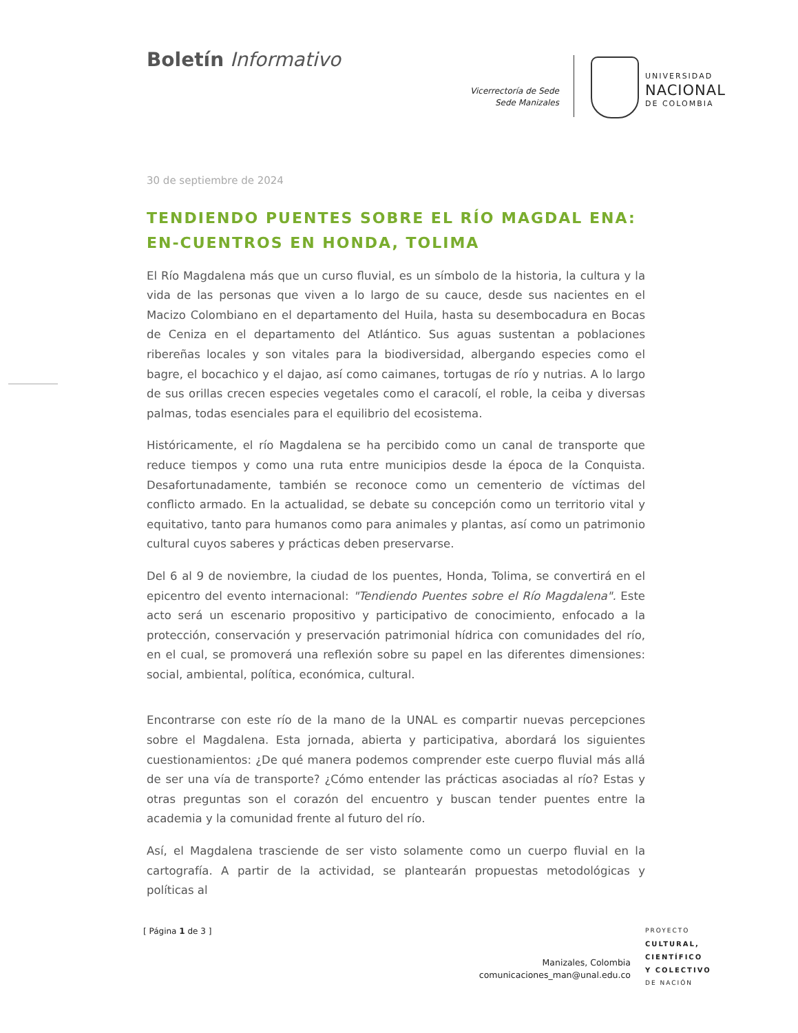Boletín Informativo
Vicerrectoría de Sede
Sede Manizales
UNIVERSIDAD
NACIONAL
DE COLOMBIA
30 de septiembre de 2024
TENDIENDO PUENTES SOBRE EL RÍO MAGDAL ENA: EN-CUENTROS EN HONDA, TOLIMA
El Río Magdalena más que un curso fluvial, es un símbolo de la historia, la cultura y la vida de las personas que viven a lo largo de su cauce, desde sus nacientes en el Macizo Colombiano en el departamento del Huila, hasta su desembocadura en Bocas de Ceniza en el departamento del Atlántico. Sus aguas sustentan a poblaciones ribereñas locales y son vitales para la biodiversidad, albergando especies como el bagre, el bocachico y el dajao, así como caimanes, tortugas de río y nutrias. A lo largo de sus orillas crecen especies vegetales como el caracolí, el roble, la ceiba y diversas palmas, todas esenciales para el equilibrio del ecosistema.
Históricamente, el río Magdalena se ha percibido como un canal de transporte que reduce tiempos y como una ruta entre municipios desde la época de la Conquista. Desafortunadamente, también se reconoce como un cementerio de víctimas del conflicto armado. En la actualidad, se debate su concepción como un territorio vital y equitativo, tanto para humanos como para animales y plantas, así como un patrimonio cultural cuyos saberes y prácticas deben preservarse.
Del 6 al 9 de noviembre, la ciudad de los puentes, Honda, Tolima, se convertirá en el epicentro del evento internacional: "Tendiendo Puentes sobre el Río Magdalena". Este acto será un escenario propositivo y participativo de conocimiento, enfocado a la protección, conservación y preservación patrimonial hídrica con comunidades del río, en el cual, se promoverá una reflexión sobre su papel en las diferentes dimensiones: social, ambiental, política, económica, cultural.
Encontrarse con este río de la mano de la UNAL es compartir nuevas percepciones sobre el Magdalena. Esta jornada, abierta y participativa, abordará los siguientes cuestionamientos: ¿De qué manera podemos comprender este cuerpo fluvial más allá de ser una vía de transporte? ¿Cómo entender las prácticas asociadas al río? Estas y otras preguntas son el corazón del encuentro y buscan tender puentes entre la academia y la comunidad frente al futuro del río.
Así, el Magdalena trasciende de ser visto solamente como un cuerpo fluvial en la cartografía. A partir de la actividad, se plantearán propuestas metodológicas y políticas al
[ Página 1 de 3 ]
Manizales, Colombia
comunicaciones_man@unal.edu.co
PROYECTO
CULTURAL,
CIENTÍFICO
Y COLECTIVO
DE NACIÓN